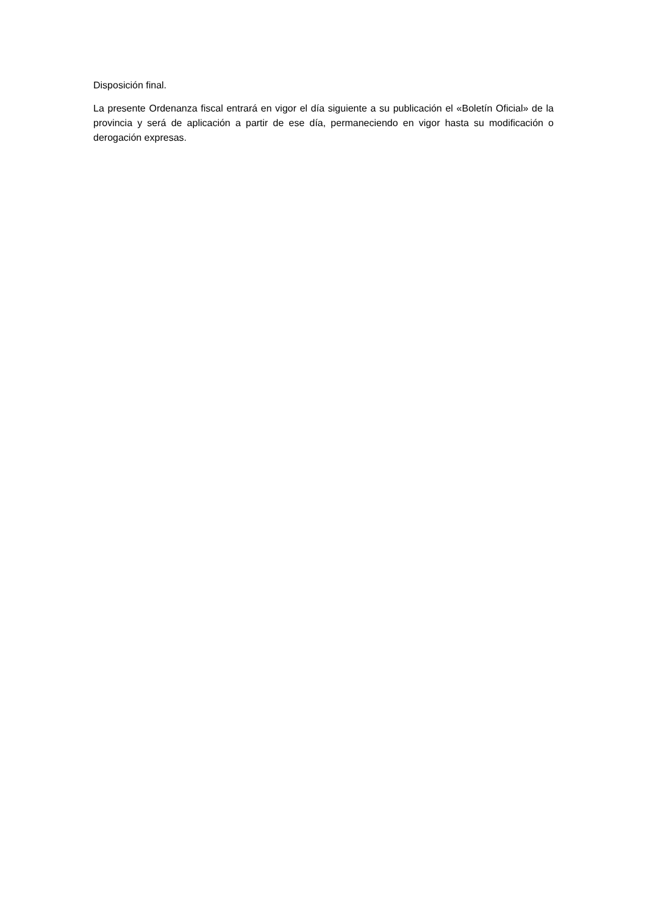Disposición final.
La presente Ordenanza fiscal entrará en vigor el día siguiente a su publicación el «Boletín Oficial» de la provincia y será de aplicación a partir de ese día, permaneciendo en vigor hasta su modificación o derogación expresas.